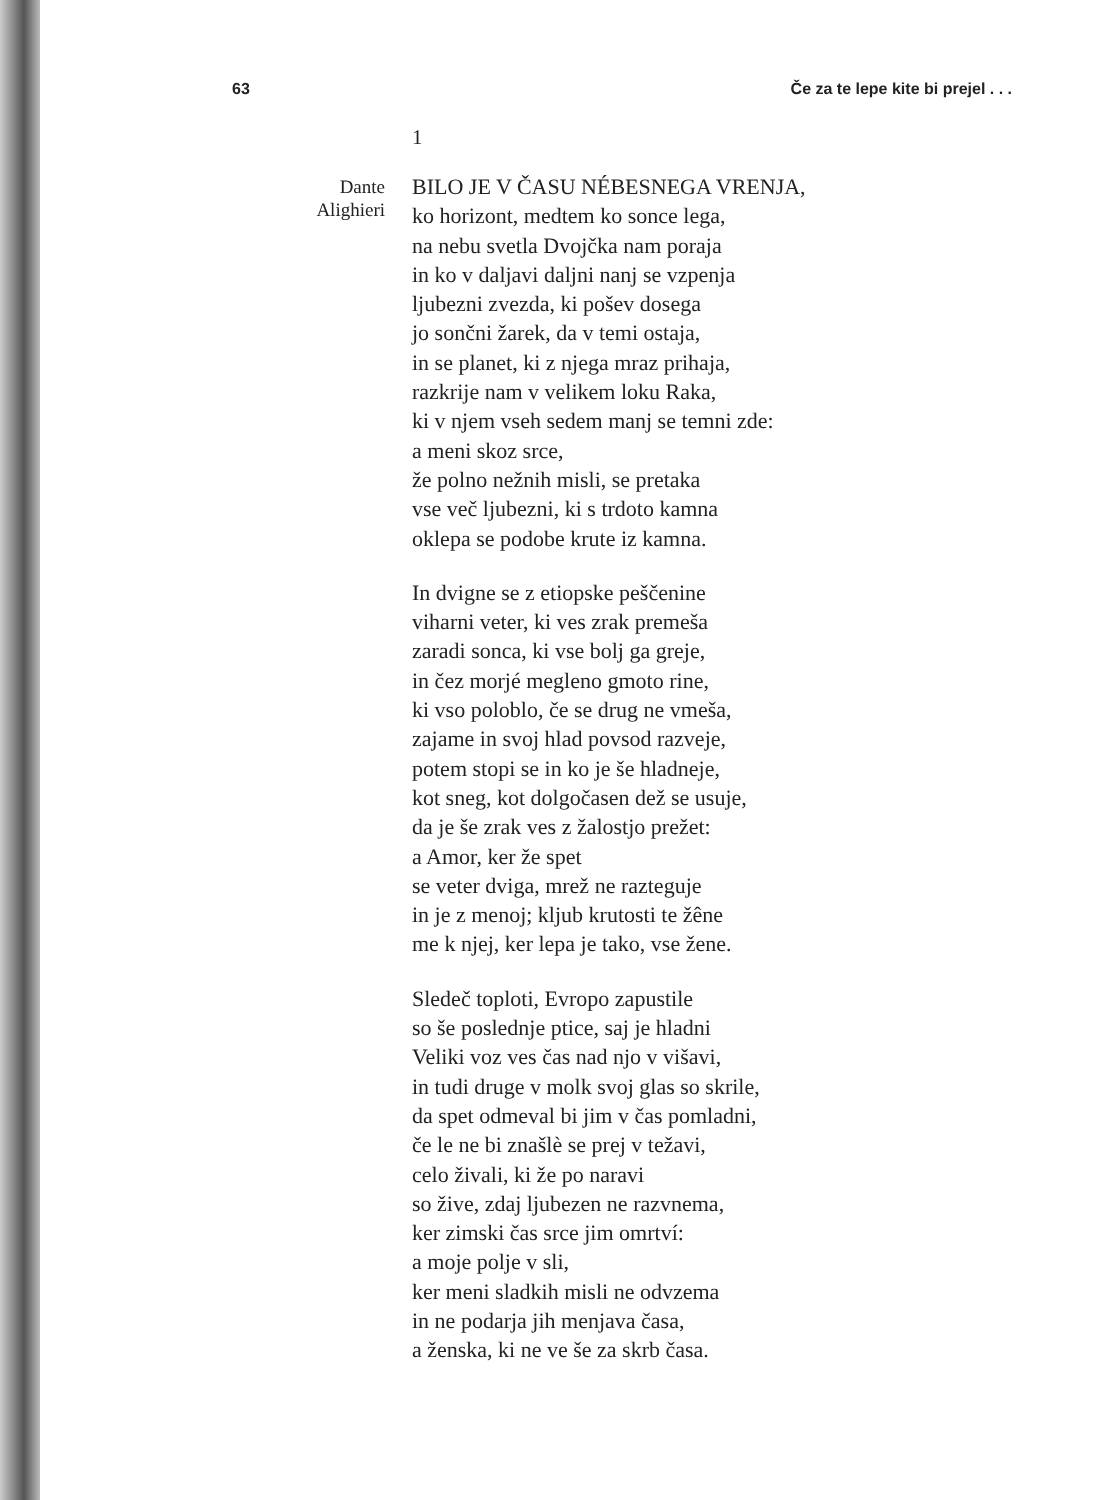63 Če za te lepe kite bi prejel . . .
1
Dante
Alighieri
BILO JE V ČASU NÉBESNEGA VRENJA,
ko horizont, medtem ko sonce lega,
na nebu svetla Dvojčka nam poraja
in ko v daljavi daljni nanj se vzpenja
ljubezni zvezda, ki pošev dosega
jo sončni žarek, da v temi ostaja,
in se planet, ki z njega mraz prihaja,
razkrije nam v velikem loku Raka,
ki v njem vseh sedem manj se temni zde:
a meni skoz srce,
že polno nežnih misli, se pretaka
vse več ljubezni, ki s trdoto kamna
oklepa se podobe krute iz kamna.
In dvigne se z etiopske peščenine
viharni veter, ki ves zrak premeša
zaradi sonca, ki vse bolj ga greje,
in čez morjé megleno gmoto rine,
ki vso poloblo, če se drug ne vmeša,
zajame in svoj hlad povsod razveje,
potem stopi se in ko je še hladneje,
kot sneg, kot dolgočasen dež se usuje,
da je še zrak ves z žalostjo prežet:
a Amor, ker že spet
se veter dviga, mrež ne razteguje
in je z menoj; kljub krutosti te žêne
me k njej, ker lepa je tako, vse žene.
Sledeč toploti, Evropo zapustile
so še poslednje ptice, saj je hladni
Veliki voz ves čas nad njo v višavi,
in tudi druge v molk svoj glas so skrile,
da spet odmeval bi jim v čas pomladni,
če le ne bi znašlè se prej v težavi,
celo živali, ki že po naravi
so žive, zdaj ljubezen ne razvnema,
ker zimski čas srce jim omrtví:
a moje polje v sli,
ker meni sladkih misli ne odvzema
in ne podarja jih menjava časa,
a ženska, ki ne ve še za skrb časa.